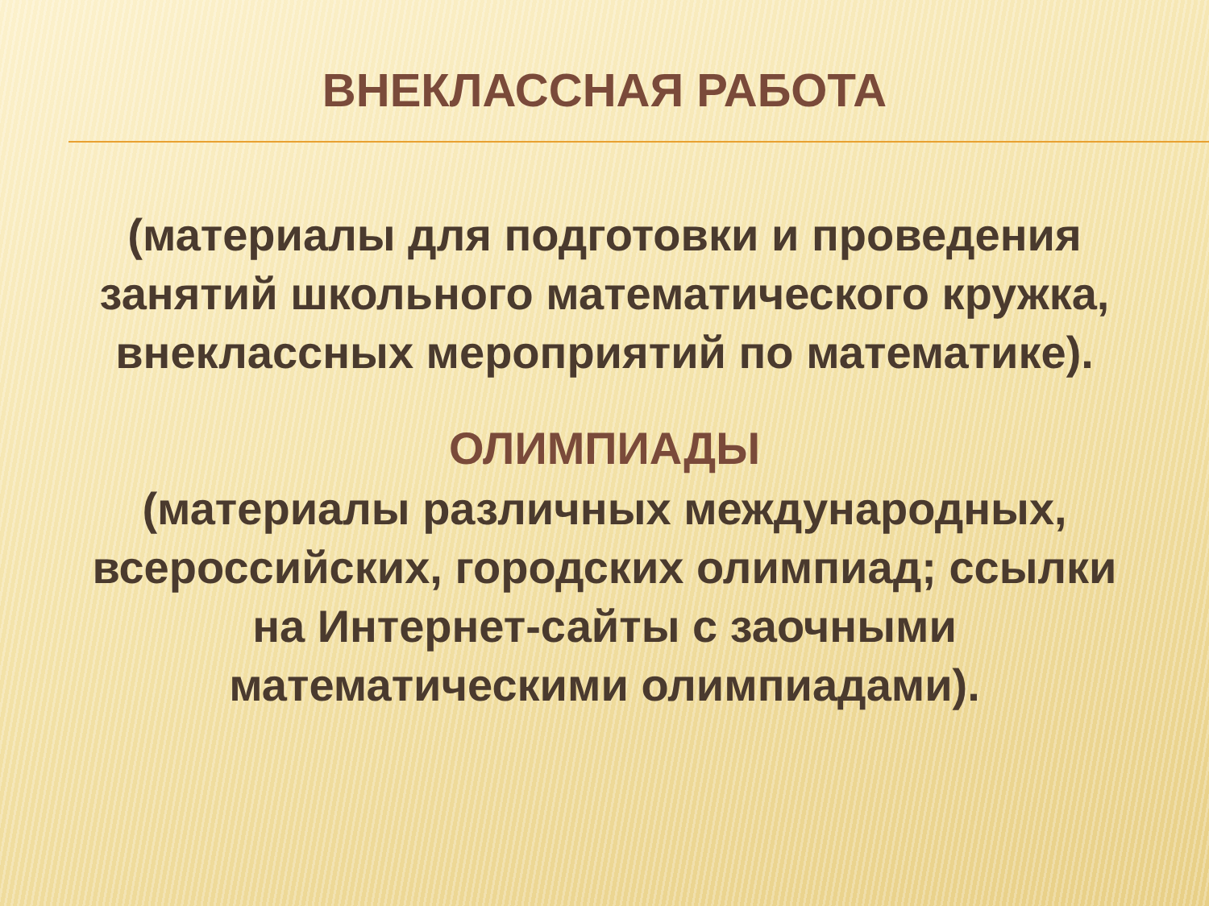ВНЕКЛАССНАЯ РАБОТА
(материалы для подготовки и проведения занятий школьного математического кружка, внеклассных мероприятий по математике).
ОЛИМПИАДЫ
(материалы различных международных, всероссийских, городских олимпиад; ссылки на Интернет-сайты с заочными математическими олимпиадами).